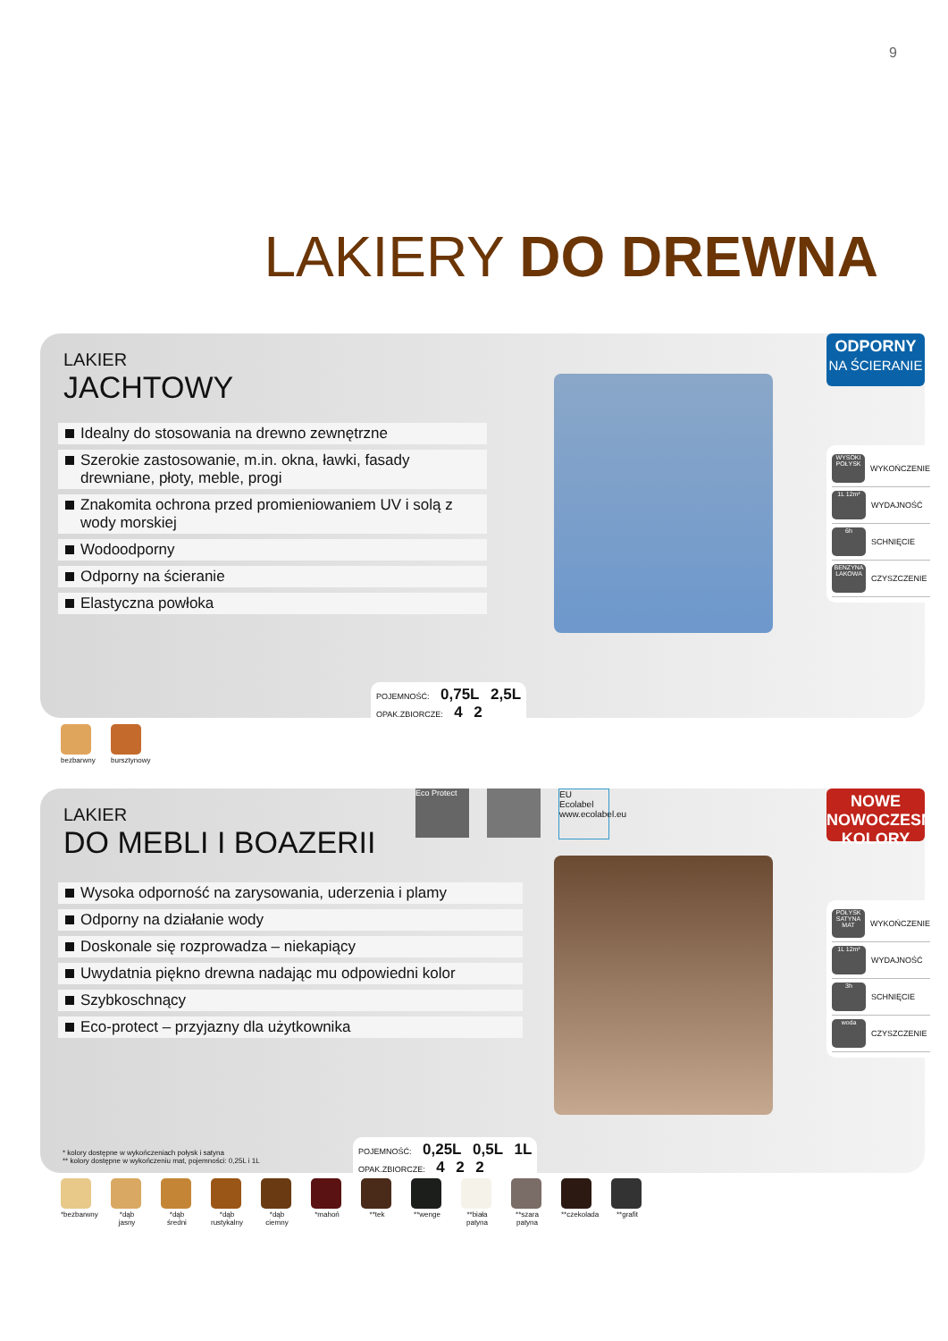9
LAKIERY DO DREWNA
LAKIER
JACHTOWY
Idealny do stosowania na drewno zewnętrzne
Szerokie zastosowanie, m.in. okna, ławki, fasady drewniane, płoty, meble, progi
Znakomita ochrona przed promieniowaniem UV i solą z wody morskiej
Wodoodporny
Odporny na ścieranie
Elastyczna powłoka
ODPORNY
NA ŚCIERANIE
WYSOKI POŁYSK WYKOŃCZENIE
1L 12m² WYDAJNOŚĆ
6h SCHNIĘCIE
BENZYNA LAKOWA CZYSZCZENIE
POJEMNOŚĆ: 0,75L 2,5L
OPAK.ZBIORCZE: 4 2
bezbarwny
bursztynowy
LAKIER
DO MEBLI I BOAZERII
Wysoka odporność na zarysowania, uderzenia i plamy
Odporny na działanie wody
Doskonale się rozprowadza – niekapiący
Uwydatnia piękno drewna nadając mu odpowiedni kolor
Szybkoschnący
Eco-protect – przyjazny dla użytkownika
Eco Protect EU Ecolabel www.ecolabel.eu
NOWE
NOWOCZESNE
KOLORY
POŁYSK SATYNA MAT WYKOŃCZENIE
1L 12m² WYDAJNOŚĆ
3h SCHNIĘCIE
woda CZYSZCZENIE
* kolory dostępne w wykończeniach połysk i satyna
** kolory dostępne w wykończeniu mat, pojemności: 0,25L i 1L
POJEMNOŚĆ: 0,25L 0,5L 1L
OPAK.ZBIORCZE: 4 2 2
*bezbarwny
*dąb jasny
*dąb średni
*dąb rustykalny
*dąb ciemny
*mahoń **tek **wenge **biała patyna
**szara patyna
**czekolada
**grafit